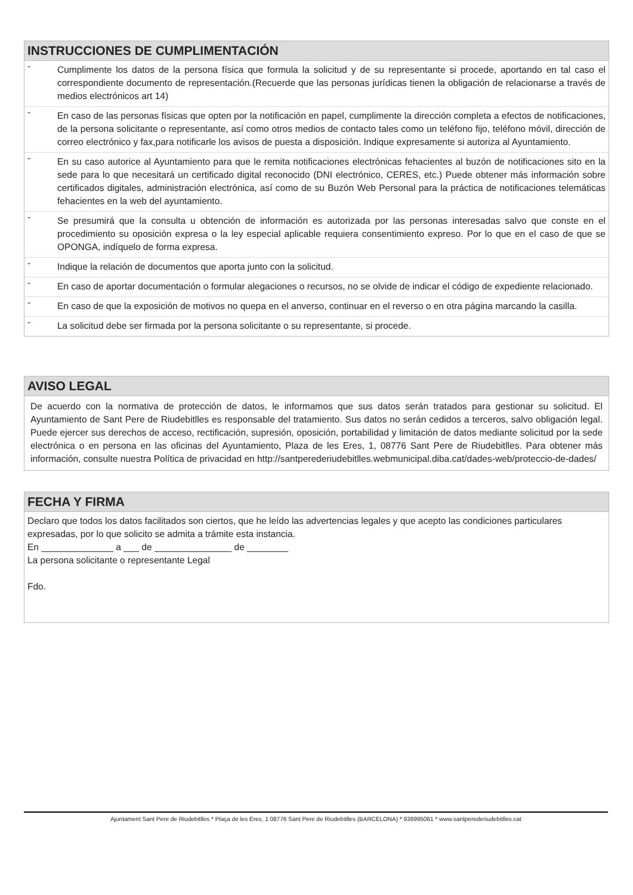INSTRUCCIONES DE CUMPLIMENTACIÓN
-
Cumplimente los datos de la persona física que formula la solicitud y de su representante si procede, aportando en tal caso el correspondiente documento de representación.(Recuerde que las personas jurídicas tienen la obligación de relacionarse a través de medios electrónicos art 14)
-
En caso de las personas físicas que opten por la notificación en papel, cumplimente la dirección completa a efectos de notificaciones, de la persona solicitante o representante, así como otros medios de contacto tales como un teléfono fijo, teléfono móvil, dirección de correo electrónico y fax,para notificarle los avisos de puesta a disposición. Indique expresamente si autoriza al Ayuntamiento.
-
En su caso autorice al Ayuntamiento para que le remita notificaciones electrónicas fehacientes al buzón de notificaciones sito en la sede para lo que necesitará un certificado digital reconocido (DNI electrónico, CERES, etc.) Puede obtener más información sobre certificados digitales, administración electrónica, así como de su Buzón Web Personal para la práctica de notificaciones telemáticas fehacientes en la web del ayuntamiento.
-
Se presumirá que la consulta u obtención de información es autorizada por las personas interesadas salvo que conste en el procedimiento su oposición expresa o la ley especial aplicable requiera consentimiento expreso. Por lo que en el caso de que se OPONGA, indíquelo de forma expresa.
-
Indique la relación de documentos que aporta junto con la solicitud.
-
En caso de aportar documentación o formular alegaciones o recursos, no se olvide de indicar el código de expediente relacionado.
-
En caso de que la exposición de motivos no quepa en el anverso, continuar en el reverso o en otra página marcando la casilla.
-
La solicitud debe ser firmada por la persona solicitante o su representante, si procede.
AVISO LEGAL
De acuerdo con la normativa de protección de datos, le informamos que sus datos serán tratados para gestionar su solicitud. El Ayuntamiento de Sant Pere de Riudebitlles es responsable del tratamiento. Sus datos no serán cedidos a terceros, salvo obligación legal. Puede ejercer sus derechos de acceso, rectificación, supresión, oposición, portabilidad y limitación de datos mediante solicitud por la sede electrónica o en persona en las oficinas del Ayuntamiento, Plaza de les Eres, 1, 08776 Sant Pere de Riudebitlles. Para obtener más información, consulte nuestra Política de privacidad en http://santperederiudebitlles.webmunicipal.diba.cat/dades-web/proteccio-de-dades/
FECHA Y FIRMA
Declaro que todos los datos facilitados son ciertos, que he leído las advertencias legales y que acepto las condiciones particulares expresadas, por lo que solicito se admita a trámite esta instancia.
En ______________ a ___ de _______________ de ________
La persona solicitante o representante Legal
Fdo.
Ajuntament Sant Pere de Riudebitlles * Plaça de les Eres, 1 08776 Sant Pere de Riudebitlles (BARCELONA) * 938995061 * www.santperederiudebitlles.cat